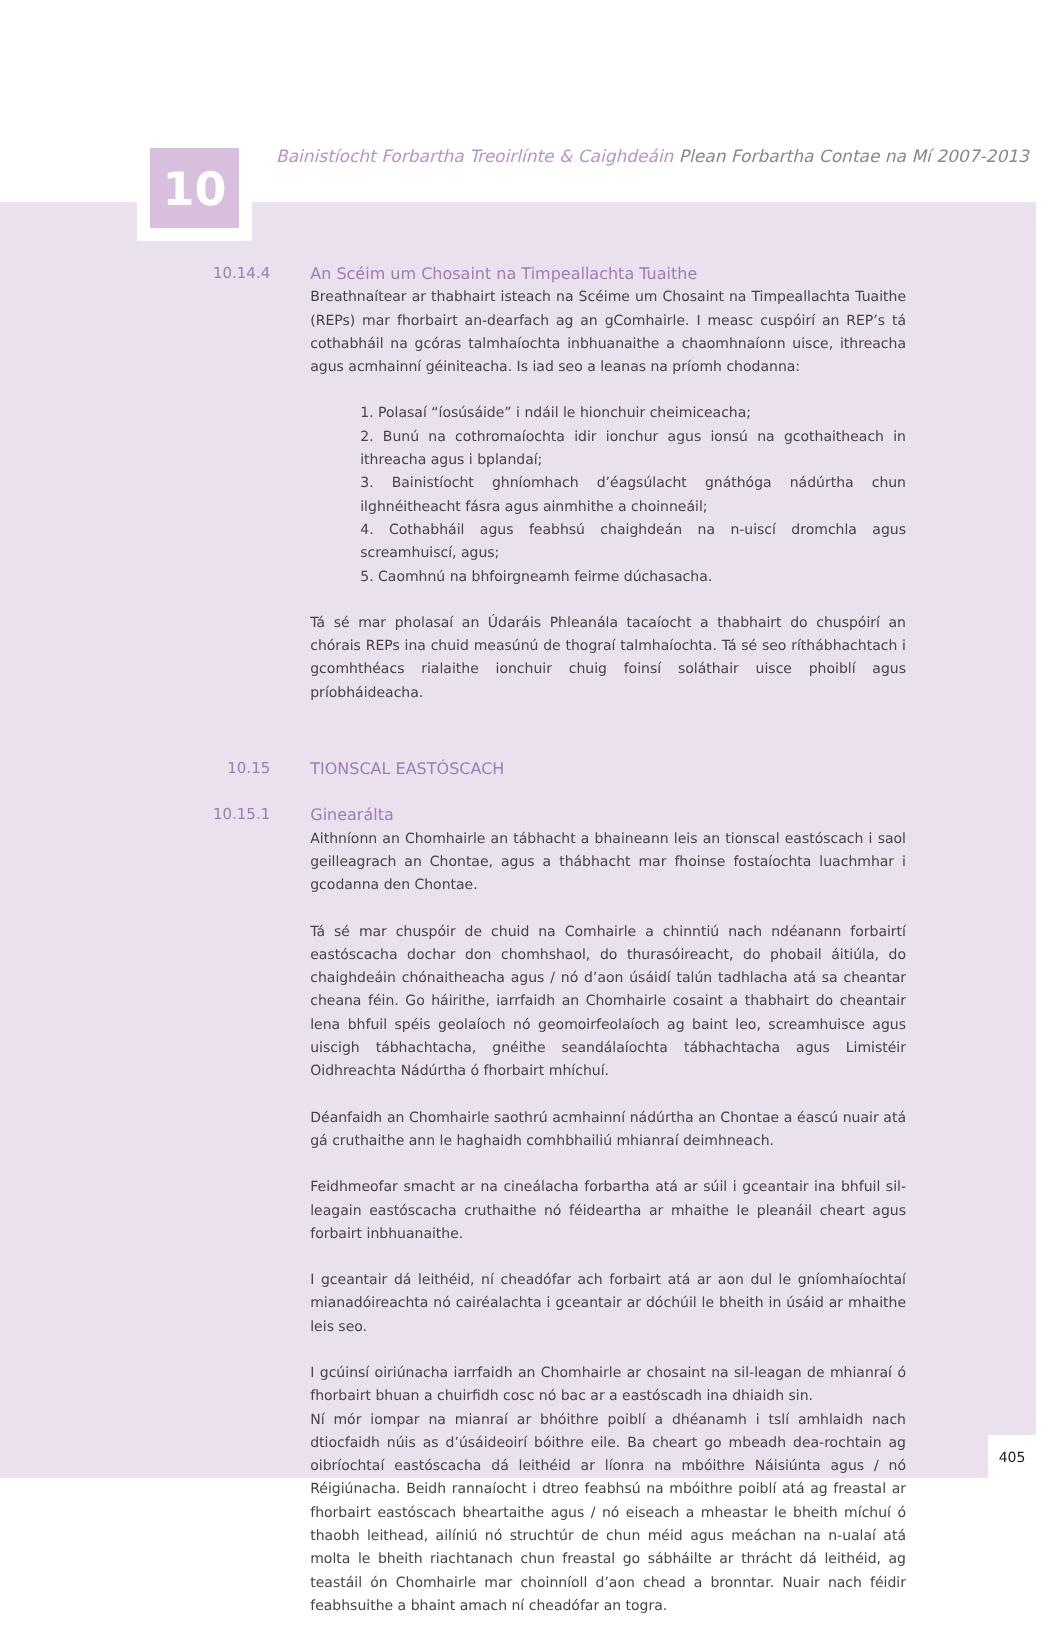10
Bainistíocht Forbartha Treoirlínte & Caighdeáin Plean Forbartha Contae na Mí 2007-2013
10.14.4 An Scéim um Chosaint na Timpeallachta Tuaithe
Breathnaítear ar thabhairt isteach na Scéime um Chosaint na Timpeallachta Tuaithe (REPs) mar fhorbairt an-dearfach ag an gComhairle. I measc cuspóirí an REP’s tá cothabháil na gcóras talmhaíochta inbhuanaithe a chaomhnaíonn uisce, ithreacha agus acmhainní géiniteacha. Is iad seo a leanas na príomh chodanna:
1. Polasaí “íosúsáide” i ndáil le hionchuir cheimiceacha;
2. Bunú na cothromaíochta idir ionchur agus ionsú na gcothaitheach in ithreacha agus i bplandaí;
3. Bainistíocht ghníomhach d’éagsúlacht gnáthóga nádúrtha chun ilghnéitheacht fásra agus ainmhithe a choinneáil;
4. Cothabháil agus feabhsú chaighdeán na n-uiscí dromchla agus screamhuiscí, agus;
5. Caomhnú na bhfoirgneamh feirme dúchasacha.
Tá sé mar pholasaí an Údaráis Phleanála tacaíocht a thabhairt do chuspóirí an chórais REPs ina chuid measúnú de thograí talmhaíochta. Tá sé seo ríthábhachtach i gcomhthéacs rialaithe ionchuir chuig foinsí soláthair uisce phoiblí agus príobháideacha.
10.15 TIONSCAL EASTÓSCACH
10.15.1 Ginearálta
Aithníonn an Chomhairle an tábhacht a bhaineann leis an tionscal eastóscach i saol geilleagrach an Chontae, agus a thábhacht mar fhoinse fostaíochta luachmhar i gcodanna den Chontae.
Tá sé mar chuspóir de chuid na Comhairle a chinntiú nach ndéanann forbairtí eastóscacha dochar don chomhshaol, do thurasóireacht, do phobail áitiúla, do chaighdeáin chónaitheacha agus / nó d’aon úsáidí talún tadhlacha atá sa cheantar cheana féin. Go háirithe, iarrfaidh an Chomhairle cosaint a thabhairt do cheantair lena bhfuil spéis geolaíoch nó geomoirfeolaíoch ag baint leo, screamhuisce agus uiscigh tábhachtacha, gnéithe seandálaíochta tábhachtacha agus Limistéir Oidhreachta Nádúrtha ó fhorbairt mhíchuí.
Déanfaidh an Chomhairle saothrú acmhainní nádúrtha an Chontae a éascú nuair atá gá cruthaithe ann le haghaidh comhbhailiú mhianraí deimhneach.
Feidhmeofar smacht ar na cineálacha forbartha atá ar súil i gceantair ina bhfuil sil-leagain eastóscacha cruthaithe nó féideartha ar mhaithe le pleanáil cheart agus forbairt inbhuanaithe.
I gceantair dá leithéid, ní cheadófar ach forbairt atá ar aon dul le gníomhaíochtaí mianadóireachta nó cairéalachta i gceantair ar dóchúil le bheith in úsáid ar mhaithe leis seo.
I gcúinsí oiriúnacha iarrfaidh an Chomhairle ar chosaint na sil-leagan de mhianraí ó fhorbairt bhuan a chuirfidh cosc nó bac ar a eastóscadh ina dhiaidh sin.
Ní mór iompar na mianraí ar bhóithre poiblí a dhéanamh i tslí amhlaidh nach dtiocfaidh núis as d’úsáideoirí bóithre eile. Ba cheart go mbeadh dea-rochtain ag oibríochtaí eastóscacha dá leithéid ar líonra na mbóithre Náisiúnta agus / nó Réigiúnacha. Beidh rannaíocht i dtreo feabhsú na mbóithre poiblí atá ag freastal ar fhorbairt eastóscach bheartaithe agus / nó eiseach a mheastar le bheith míchuí ó thaobh leithead, ailíniú nó struchtúr de chun méid agus meáchan na n-ualaí atá molta le bheith riachtanach chun freastal go sábháilte ar thrácht dá leithéid, ag teastáil ón Chomhairle mar choinníoll d’aon chead a bronntar. Nuair nach féidir feabhsuithe a bhaint amach ní cheadófar an togra.
405